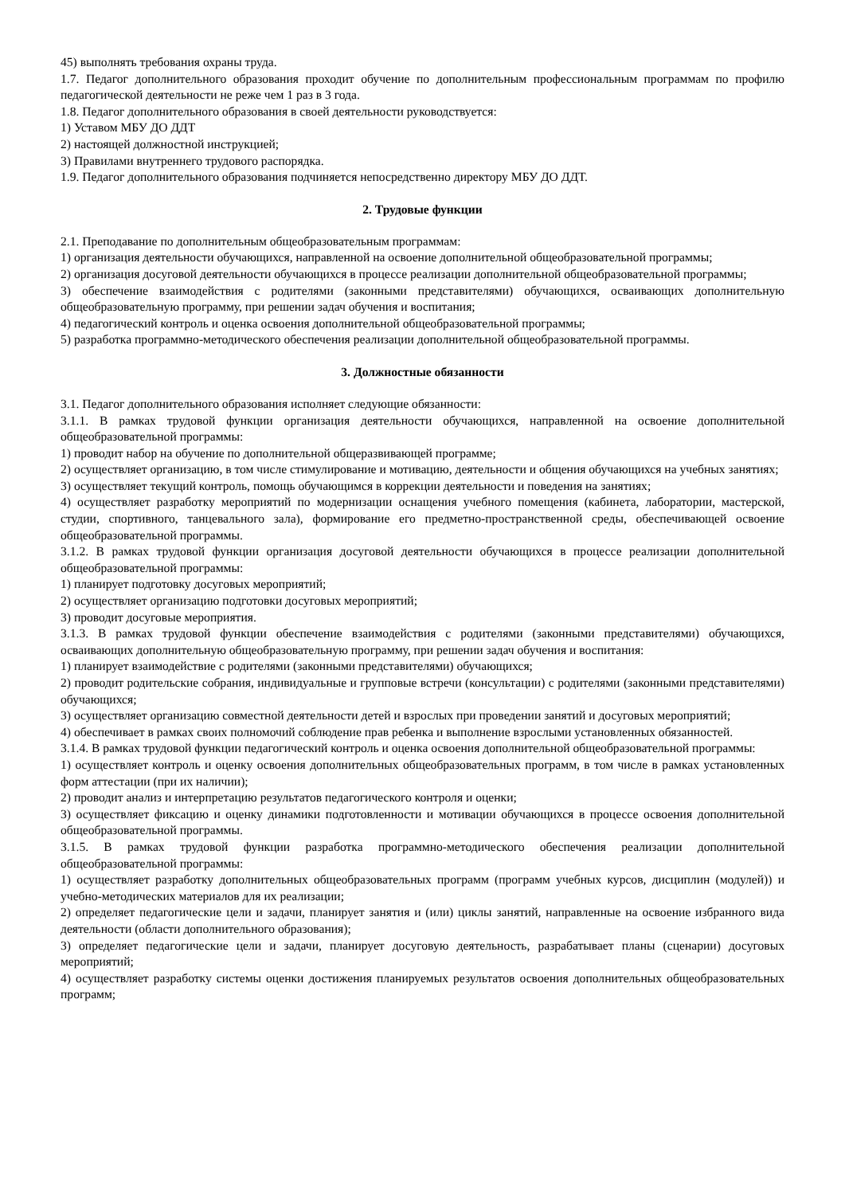45) выполнять требования охраны труда.
1.7. Педагог дополнительного образования проходит обучение по дополнительным профессиональным программам по профилю педагогической деятельности не реже чем 1 раз в 3 года.
1.8. Педагог дополнительного образования в своей деятельности руководствуется:
1) Уставом МБУ ДО ДДТ
2) настоящей должностной инструкцией;
3) Правилами внутреннего трудового распорядка.
1.9. Педагог дополнительного образования подчиняется непосредственно директору МБУ ДО ДДТ.
2. Трудовые функции
2.1. Преподавание по дополнительным общеобразовательным программам:
1) организация деятельности обучающихся, направленной на освоение дополнительной общеобразовательной программы;
2) организация досуговой деятельности обучающихся в процессе реализации дополнительной общеобразовательной программы;
3) обеспечение взаимодействия с родителями (законными представителями) обучающихся, осваивающих дополнительную общеобразовательную программу, при решении задач обучения и воспитания;
4) педагогический контроль и оценка освоения дополнительной общеобразовательной программы;
5) разработка программно-методического обеспечения реализации дополнительной общеобразовательной программы.
3. Должностные обязанности
3.1. Педагог дополнительного образования исполняет следующие обязанности:
3.1.1. В рамках трудовой функции организация деятельности обучающихся, направленной на освоение дополнительной общеобразовательной программы:
1) проводит набор на обучение по дополнительной общеразвивающей программе;
2) осуществляет организацию, в том числе стимулирование и мотивацию, деятельности и общения обучающихся на учебных занятиях;
3) осуществляет текущий контроль, помощь обучающимся в коррекции деятельности и поведения на занятиях;
4) осуществляет разработку мероприятий по модернизации оснащения учебного помещения (кабинета, лаборатории, мастерской, студии, спортивного, танцевального зала), формирование его предметно-пространственной среды, обеспечивающей освоение общеобразовательной программы.
3.1.2. В рамках трудовой функции организация досуговой деятельности обучающихся в процессе реализации дополнительной общеобразовательной программы:
1) планирует подготовку досуговых мероприятий;
2) осуществляет организацию подготовки досуговых мероприятий;
3) проводит досуговые мероприятия.
3.1.3. В рамках трудовой функции обеспечение взаимодействия с родителями (законными представителями) обучающихся, осваивающих дополнительную общеобразовательную программу, при решении задач обучения и воспитания:
1) планирует взаимодействие с родителями (законными представителями) обучающихся;
2) проводит родительские собрания, индивидуальные и групповые встречи (консультации) с родителями (законными представителями) обучающихся;
3) осуществляет организацию совместной деятельности детей и взрослых при проведении занятий и досуговых мероприятий;
4) обеспечивает в рамках своих полномочий соблюдение прав ребенка и выполнение взрослыми установленных обязанностей.
3.1.4. В рамках трудовой функции педагогический контроль и оценка освоения дополнительной общеобразовательной программы:
1) осуществляет контроль и оценку освоения дополнительных общеобразовательных программ, в том числе в рамках установленных форм аттестации (при их наличии);
2) проводит анализ и интерпретацию результатов педагогического контроля и оценки;
3) осуществляет фиксацию и оценку динамики подготовленности и мотивации обучающихся в процессе освоения дополнительной общеобразовательной программы.
3.1.5. В рамках трудовой функции разработка программно-методического обеспечения реализации дополнительной общеобразовательной программы:
1) осуществляет разработку дополнительных общеобразовательных программ (программ учебных курсов, дисциплин (модулей)) и учебно-методических материалов для их реализации;
2) определяет педагогические цели и задачи, планирует занятия и (или) циклы занятий, направленные на освоение избранного вида деятельности (области дополнительного образования);
3) определяет педагогические цели и задачи, планирует досуговую деятельность, разрабатывает планы (сценарии) досуговых мероприятий;
4) осуществляет разработку системы оценки достижения планируемых результатов освоения дополнительных общеобразовательных программ;